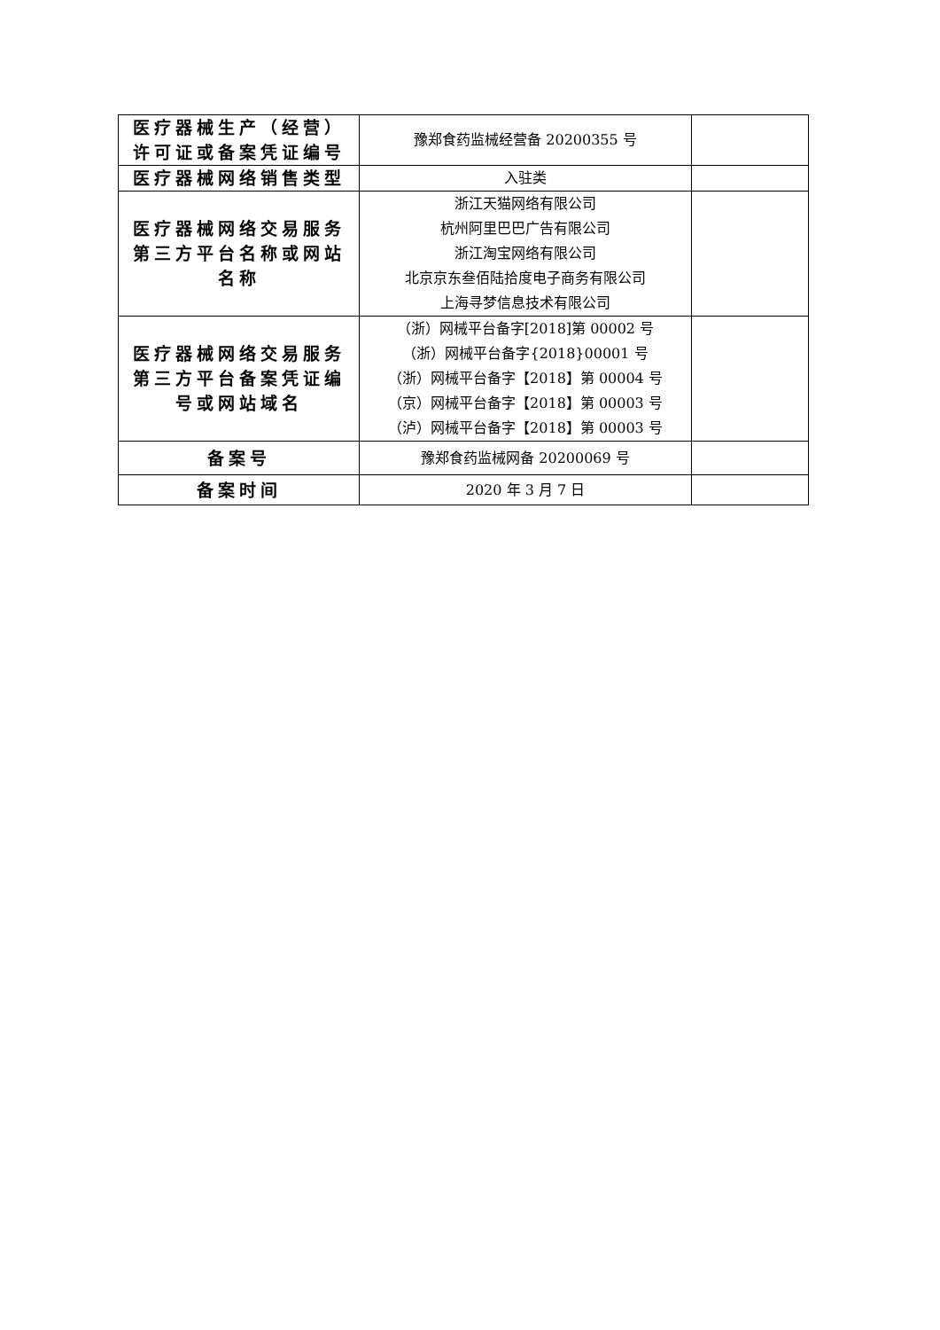| 医疗器械生产（经营）许可证或备案凭证编号 | 豫郑食药监械经营备 20200355 号 | |
| 医疗器械网络销售类型 | 入驻类 | |
| 医疗器械网络交易服务第三方平台名称或网站名称 | 浙江天猫网络有限公司 杭州阿里巴巴广告有限公司 浙江淘宝网络有限公司 北京京东叁佰陆拾度电子商务有限公司 上海寻梦信息技术有限公司 | |
| 医疗器械网络交易服务第三方平台备案凭证编号或网站域名 | （浙）网械平台备字[2018]第 00002 号 （浙）网械平台备字{2018}00001 号 （浙）网械平台备字【2018】第 00004 号 （京）网械平台备字【2018】第 00003 号 （泸）网械平台备字【2018】第 00003 号 | |
| 备案号 | 豫郑食药监械网备 20200069 号 | |
| 备案时间 | 2020 年 3 月 7 日 | |